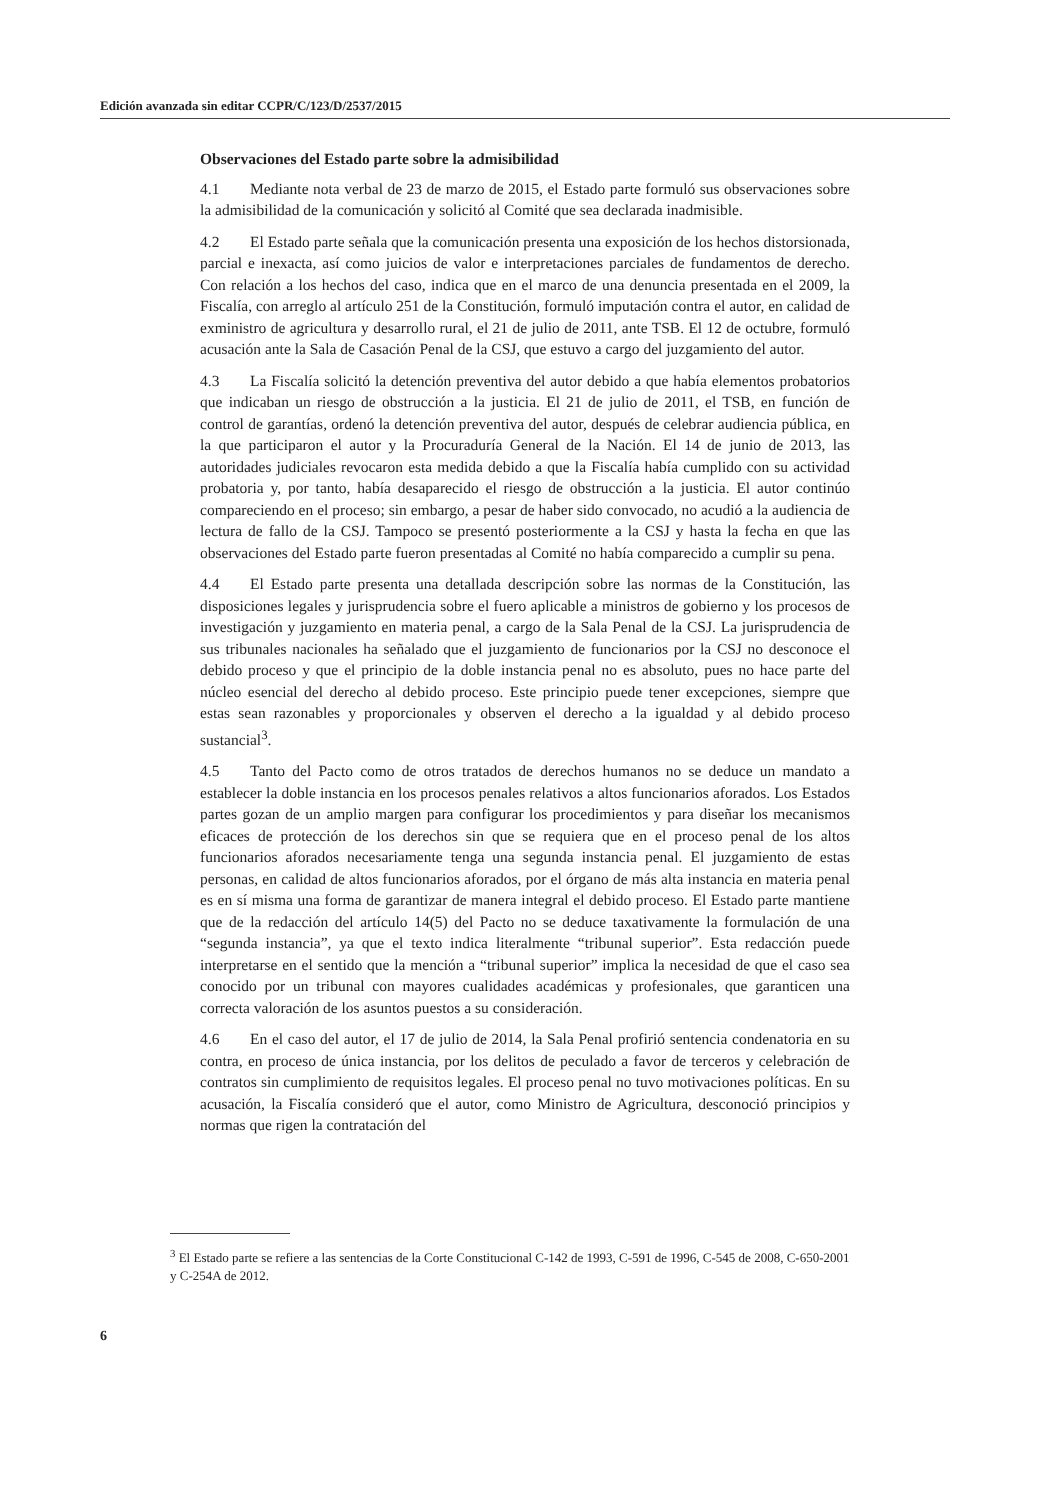Edición avanzada sin editar CCPR/C/123/D/2537/2015
Observaciones del Estado parte sobre la admisibilidad
4.1 Mediante nota verbal de 23 de marzo de 2015, el Estado parte formuló sus observaciones sobre la admisibilidad de la comunicación y solicitó al Comité que sea declarada inadmisible.
4.2 El Estado parte señala que la comunicación presenta una exposición de los hechos distorsionada, parcial e inexacta, así como juicios de valor e interpretaciones parciales de fundamentos de derecho. Con relación a los hechos del caso, indica que en el marco de una denuncia presentada en el 2009, la Fiscalía, con arreglo al artículo 251 de la Constitución, formuló imputación contra el autor, en calidad de exministro de agricultura y desarrollo rural, el 21 de julio de 2011, ante TSB. El 12 de octubre, formuló acusación ante la Sala de Casación Penal de la CSJ, que estuvo a cargo del juzgamiento del autor.
4.3 La Fiscalía solicitó la detención preventiva del autor debido a que había elementos probatorios que indicaban un riesgo de obstrucción a la justicia. El 21 de julio de 2011, el TSB, en función de control de garantías, ordenó la detención preventiva del autor, después de celebrar audiencia pública, en la que participaron el autor y la Procuraduría General de la Nación. El 14 de junio de 2013, las autoridades judiciales revocaron esta medida debido a que la Fiscalía había cumplido con su actividad probatoria y, por tanto, había desaparecido el riesgo de obstrucción a la justicia. El autor continúo compareciendo en el proceso; sin embargo, a pesar de haber sido convocado, no acudió a la audiencia de lectura de fallo de la CSJ. Tampoco se presentó posteriormente a la CSJ y hasta la fecha en que las observaciones del Estado parte fueron presentadas al Comité no había comparecido a cumplir su pena.
4.4 El Estado parte presenta una detallada descripción sobre las normas de la Constitución, las disposiciones legales y jurisprudencia sobre el fuero aplicable a ministros de gobierno y los procesos de investigación y juzgamiento en materia penal, a cargo de la Sala Penal de la CSJ. La jurisprudencia de sus tribunales nacionales ha señalado que el juzgamiento de funcionarios por la CSJ no desconoce el debido proceso y que el principio de la doble instancia penal no es absoluto, pues no hace parte del núcleo esencial del derecho al debido proceso. Este principio puede tener excepciones, siempre que estas sean razonables y proporcionales y observen el derecho a la igualdad y al debido proceso sustancial<sup>3</sup>.
4.5 Tanto del Pacto como de otros tratados de derechos humanos no se deduce un mandato a establecer la doble instancia en los procesos penales relativos a altos funcionarios aforados. Los Estados partes gozan de un amplio margen para configurar los procedimientos y para diseñar los mecanismos eficaces de protección de los derechos sin que se requiera que en el proceso penal de los altos funcionarios aforados necesariamente tenga una segunda instancia penal. El juzgamiento de estas personas, en calidad de altos funcionarios aforados, por el órgano de más alta instancia en materia penal es en sí misma una forma de garantizar de manera integral el debido proceso. El Estado parte mantiene que de la redacción del artículo 14(5) del Pacto no se deduce taxativamente la formulación de una “segunda instancia”, ya que el texto indica literalmente “tribunal superior”. Esta redacción puede interpretarse en el sentido que la mención a “tribunal superior” implica la necesidad de que el caso sea conocido por un tribunal con mayores cualidades académicas y profesionales, que garanticen una correcta valoración de los asuntos puestos a su consideración.
4.6 En el caso del autor, el 17 de julio de 2014, la Sala Penal profirió sentencia condenatoria en su contra, en proceso de única instancia, por los delitos de peculado a favor de terceros y celebración de contratos sin cumplimiento de requisitos legales. El proceso penal no tuvo motivaciones políticas. En su acusación, la Fiscalía consideró que el autor, como Ministro de Agricultura, desconoció principios y normas que rigen la contratación del
<sup>3</sup> El Estado parte se refiere a las sentencias de la Corte Constitucional C-142 de 1993, C-591 de 1996, C-545 de 2008, C-650-2001 y C-254A de 2012.
6